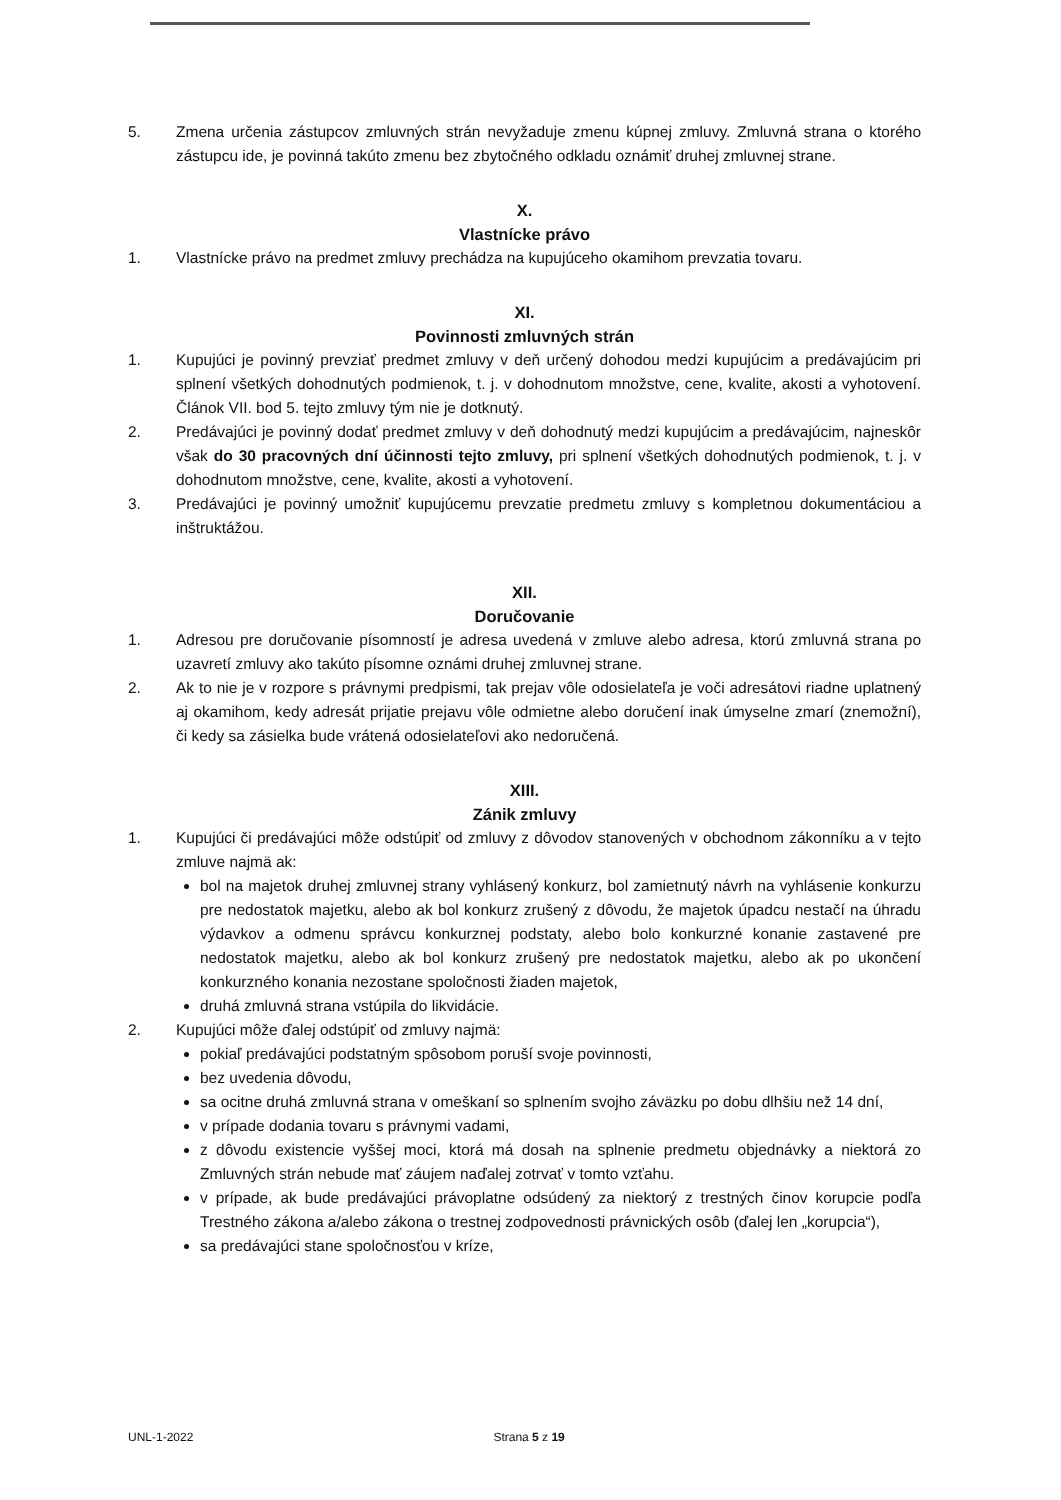5. Zmena určenia zástupcov zmluvných strán nevyžaduje zmenu kúpnej zmluvy. Zmluvná strana o ktorého zástupcu ide, je povinná takúto zmenu bez zbytočného odkladu oznámiť druhej zmluvnej strane.
X.
Vlastnícke právo
1. Vlastnícke právo na predmet zmluvy prechádza na kupujúceho okamihom prevzatia tovaru.
XI.
Povinnosti zmluvných strán
1. Kupujúci je povinný prevziať predmet zmluvy v deň určený dohodou medzi kupujúcim a predávajúcim pri splnení všetkých dohodnutých podmienok, t. j. v dohodnutom množstve, cene, kvalite, akosti a vyhotovení. Článok VII. bod 5. tejto zmluvy tým nie je dotknutý.
2. Predávajúci je povinný dodať predmet zmluvy v deň dohodnutý medzi kupujúcim a predávajúcim, najneskôr však do 30 pracovných dní účinnosti tejto zmluvy, pri splnení všetkých dohodnutých podmienok, t. j. v dohodnutom množstve, cene, kvalite, akosti a vyhotovení.
3. Predávajúci je povinný umožniť kupujúcemu prevzatie predmetu zmluvy s kompletnou dokumentáciou a inštruktážou.
XII.
Doručovanie
1. Adresou pre doručovanie písomností je adresa uvedená v zmluve alebo adresa, ktorú zmluvná strana po uzavretí zmluvy ako takúto písomne oznámi druhej zmluvnej strane.
2. Ak to nie je v rozpore s právnymi predpismi, tak prejav vôle odosielateľa je voči adresátovi riadne uplatnený aj okamihom, kedy adresát prijatie prejavu vôle odmietne alebo doručení inak úmyselne zmarí (znemožní), či kedy sa zásielka bude vrátená odosielateľovi ako nedoručená.
XIII.
Zánik zmluvy
1. Kupujúci či predávajúci môže odstúpiť od zmluvy z dôvodov stanovených v obchodnom zákonníku a v tejto zmluve najmä ak:
bol na majetok druhej zmluvnej strany vyhlásený konkurz, bol zamietnutý návrh na vyhlásenie konkurzu pre nedostatok majetku, alebo ak bol konkurz zrušený z dôvodu, že majetok úpadcu nestačí na úhradu výdavkov a odmenu správcu konkurznej podstaty, alebo bolo konkurzné konanie zastavené pre nedostatok majetku, alebo ak bol konkurz zrušený pre nedostatok majetku, alebo ak po ukončení konkurzného konania nezostane spoločnosti žiaden majetok,
druhá zmluvná strana vstúpila do likvidácie.
2. Kupujúci môže ďalej odstúpiť od zmluvy najmä:
pokiaľ predávajúci podstatným spôsobom poruší svoje povinnosti,
bez uvedenia dôvodu,
sa ocitne druhá zmluvná strana v omeškaní so splnením svojho záväzku po dobu dlhšiu než 14 dní,
v prípade dodania tovaru s právnymi vadami,
z dôvodu existencie vyššej moci, ktorá má dosah na splnenie predmetu objednávky a niektorá zo Zmluvných strán nebude mať záujem naďalej zotrvať v tomto vzťahu.
v prípade, ak bude predávajúci právoplatne odsúdený za niektorý z trestných činov korupcie podľa Trestného zákona a/alebo zákona o trestnej zodpovednosti právnických osôb (ďalej len „korupcia“),
sa predávajúci stane spoločnosťou v kríze,
UNL-1-2022 Strana 5 z 19